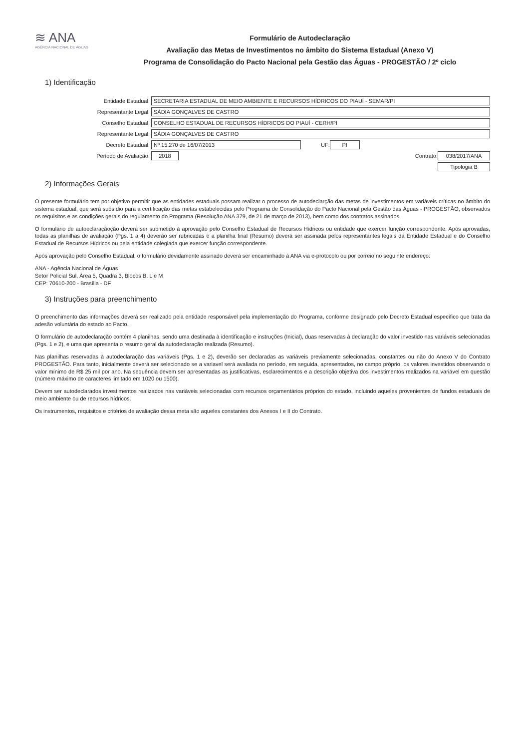≋ ANA
AGÊNCIA NACIONAL DE ÁGUAS
Formulário de Autodeclaração
Avaliação das Metas de Investimentos no âmbito do Sistema Estadual (Anexo V)
Programa de Consolidação do Pacto Nacional pela Gestão das Águas - PROGESTÃO / 2º ciclo
1) Identificação
Entidade Estadual: SECRETARIA ESTADUAL DE MEIO AMBIENTE E RECURSOS HÍDRICOS DO PIAUÍ - SEMAR/PI
Representante Legal: SÁDIA GONÇALVES DE CASTRO
Conselho Estadual: CONSELHO ESTADUAL DE RECURSOS HÍDRICOS DO PIAUÍ - CERH/PI
Representante Legal: SÁDIA GONÇALVES DE CASTRO
Decreto Estadual: Nº 15.270 de 16/07/2013 UF: PI
Período de Avaliação: 2018 Contrato: 038/2017/ANA
Tipologia B
2) Informações Gerais
O presente formulário tem por objetivo permitir que as entidades estaduais possam realizar o processo de autodeclarção das metas de investimentos em variáveis críticas no âmbito do sistema estadual, que será subsídio para a certificação das metas estabelecidas pelo Programa de Consolidação do Pacto Nacional pela Gestão das Águas - PROGESTÃO, observados os requisitos e as condições gerais do regulamento do Programa (Resolução ANA 379, de 21 de março de 2013), bem como dos contratos assinados.
O formulário de autoeclaraçãoção deverá ser submetido à aprovação pelo Conselho Estadual de Recursos Hídricos ou entidade que exercer função correspondente. Após aprovadas, todas as planilhas de avaliação (Pgs. 1 a 4) deverão ser rubricadas e a planilha final (Resumo) deverá ser assinada pelos representantes legais da Entidade Estadual e do Conselho Estadual de Recursos Hídricos ou pela entidade colegiada que exercer função correspondente.
Após aprovação pelo Conselho Estadual, o formulário devidamente assinado deverá ser encaminhado à ANA via e-protocolo ou por correio no seguinte endereço:
ANA - Agência Nacional de Águas
Setor Policial Sul, Área 5, Quadra 3, Blocos B, L e M
CEP: 70610-200 - Brasília - DF
3) Instruções para preenchimento
O preenchimento das informações deverá ser realizado pela entidade responsável pela implementação do Programa, conforme designado pelo Decreto Estadual específico que trata da adesão voluntária do estado ao Pacto.
O formulário de autodeclaração contém 4 planilhas, sendo uma destinada à identificação e instruções (Inicial), duas reservadas à declaração do valor investido nas variáveis selecionadas (Pgs. 1 e 2), e uma que apresenta o resumo geral da autodeclaração realizada (Resumo).
Nas planilhas reservadas à autodeclaração das variáveis (Pgs. 1 e 2), deverão ser declaradas as variáveis previamente selecionadas, constantes ou não do Anexo V do Contrato PROGESTÃO. Para tanto, inicialmente deverá ser selecionado se a variavel será avaliada no período, em seguida, apresentados, no campo próprio, os valores investidos observando o valor mínimo de R$ 25 mil por ano. Na sequência devem ser apresentadas as justificativas, esclarecimentos e a descrição objetiva dos investimentos realizados na variável em questão (número máximo de caracteres limitado em 1020 ou 1500).
Devem ser autodeclarados investimentos realizados nas variáveis selecionadas com recursos orçamentários próprios do estado, incluindo aqueles provenientes de fundos estaduais de meio ambiente ou de recursos hídricos.
Os instrumentos, requisitos e critérios de avaliação dessa meta são aqueles constantes dos Anexos I e II do Contrato.